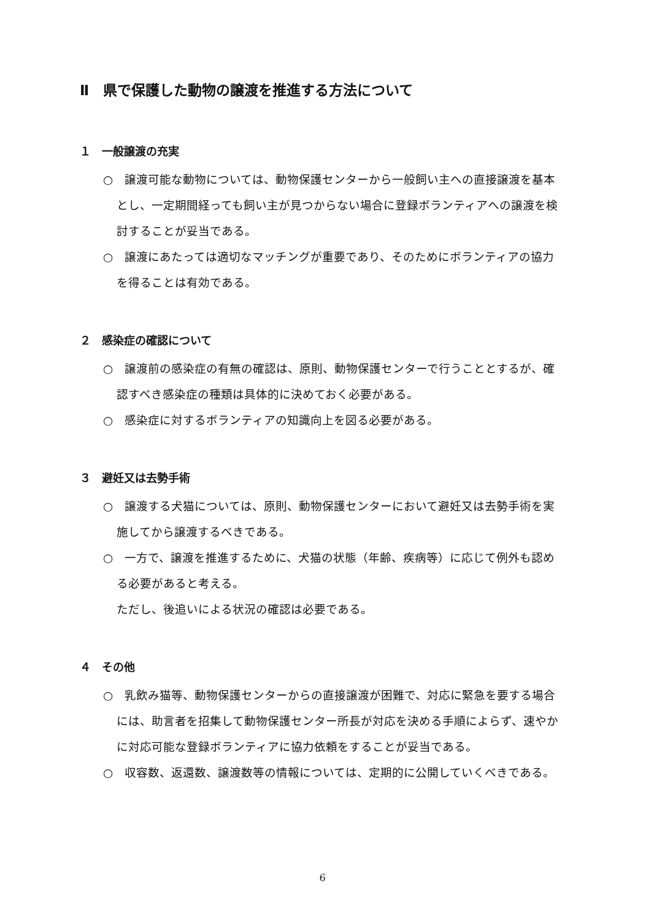Ⅱ　県で保護した動物の譲渡を推進する方法について
１　一般譲渡の充実
○　譲渡可能な動物については、動物保護センターから一般飼い主への直接譲渡を基本とし、一定期間経っても飼い主が見つからない場合に登録ボランティアへの譲渡を検討することが妥当である。
○　譲渡にあたっては適切なマッチングが重要であり、そのためにボランティアの協力を得ることは有効である。
２　感染症の確認について
○　譲渡前の感染症の有無の確認は、原則、動物保護センターで行うこととするが、確認すべき感染症の種類は具体的に決めておく必要がある。
○　感染症に対するボランティアの知識向上を図る必要がある。
３　避妊又は去勢手術
○　譲渡する犬猫については、原則、動物保護センターにおいて避妊又は去勢手術を実施してから譲渡するべきである。
○　一方で、譲渡を推進するために、犬猫の状態（年齢、疾病等）に応じて例外も認める必要があると考える。
ただし、後追いによる状況の確認は必要である。
４　その他
○　乳飲み猫等、動物保護センターからの直接譲渡が困難で、対応に緊急を要する場合には、助言者を招集して動物保護センター所長が対応を決める手順によらず、速やかに対応可能な登録ボランティアに協力依頼をすることが妥当である。
○　収容数、返還数、譲渡数等の情報については、定期的に公開していくべきである。
6